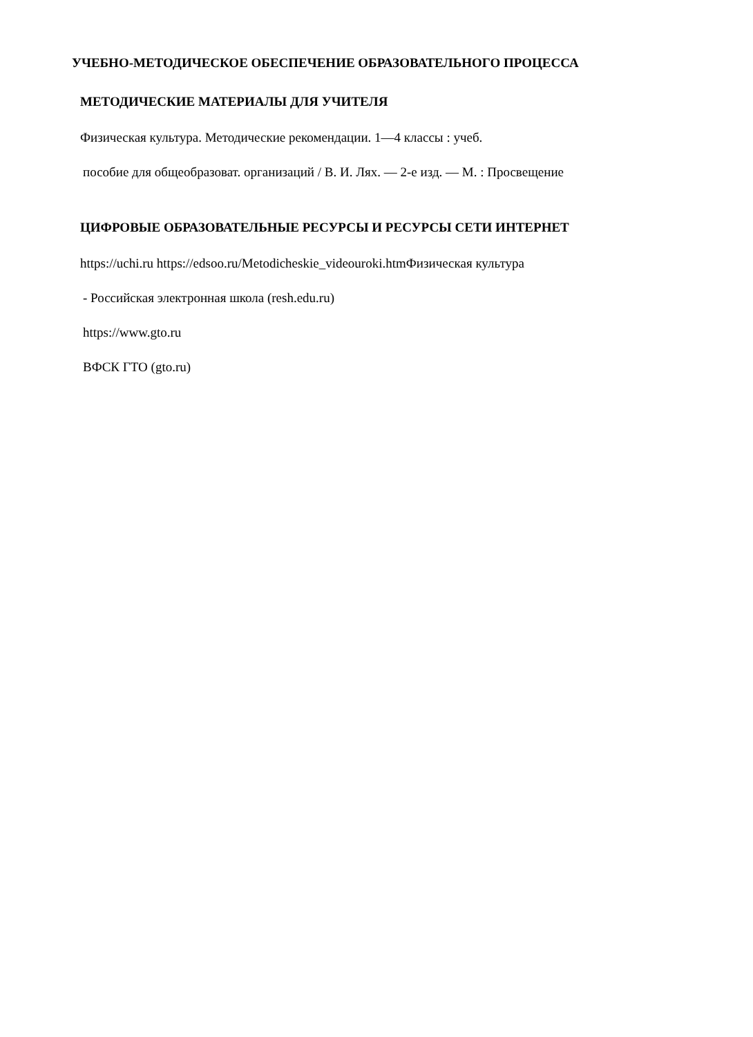УЧЕБНО-МЕТОДИЧЕСКОЕ ОБЕСПЕЧЕНИЕ ОБРАЗОВАТЕЛЬНОГО ПРОЦЕССА
МЕТОДИЧЕСКИЕ МАТЕРИАЛЫ ДЛЯ УЧИТЕЛЯ
Физическая культура. Методические рекомендации. 1—4 классы : учеб.
пособие для общеобразоват. организаций / В. И. Лях. — 2-е изд. — М. : Просвещение
ЦИФРОВЫЕ ОБРАЗОВАТЕЛЬНЫЕ РЕСУРСЫ И РЕСУРСЫ СЕТИ ИНТЕРНЕТ
https://uchi.ru https://edsoo.ru/Metodicheskie_videouroki.htmФизическая культура
- Российская электронная школа (resh.edu.ru)
https://www.gto.ru
ВФСК ГТО (gto.ru)